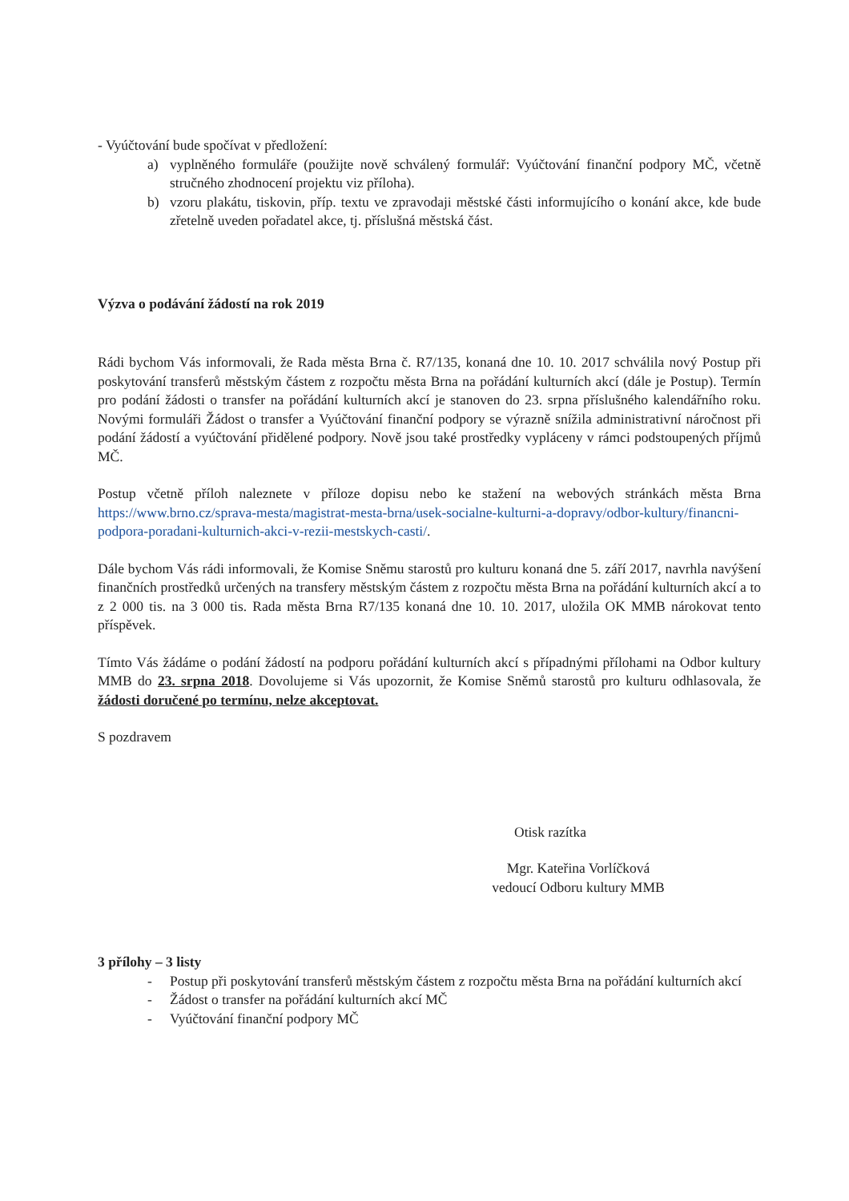- Vyúčtování bude spočívat v předložení:
a) vyplněného formuláře (použijte nově schválený formulář: Vyúčtování finanční podpory MČ, včetně stručného zhodnocení projektu viz příloha).
b) vzoru plakátu, tiskovin, příp. textu ve zpravodaji městské části informujícího o konání akce, kde bude zřetelně uveden pořadatel akce, tj. příslušná městská část.
Výzva o podávání žádostí na rok 2019
Rádi bychom Vás informovali, že Rada města Brna č. R7/135, konaná dne 10. 10. 2017 schválila nový Postup při poskytování transferů městským částem z rozpočtu města Brna na pořádání kulturních akcí (dále je Postup). Termín pro podání žádosti o transfer na pořádání kulturních akcí je stanoven do 23. srpna příslušného kalendářního roku. Novými formuláři Žádost o transfer a Vyúčtování finanční podpory se výrazně snížila administrativní náročnost při podání žádostí a vyúčtování přidělené podpory. Nově jsou také prostředky vypláceny v rámci podstoupených příjmů MČ.
Postup včetně příloh naleznete v příloze dopisu nebo ke stažení na webových stránkách města Brna https://www.brno.cz/sprava-mesta/magistrat-mesta-brna/usek-socialne-kulturni-a-dopravy/odbor-kultury/financni-podpora-poradani-kulturnich-akci-v-rezii-mestskych-casti/.
Dále bychom Vás rádi informovali, že Komise Sněmu starostů pro kulturu konaná dne 5. září 2017, navrhla navýšení finančních prostředků určených na transfery městským částem z rozpočtu města Brna na pořádání kulturních akcí a to z 2 000 tis. na 3 000 tis. Rada města Brna R7/135 konaná dne 10. 10. 2017, uložila OK MMB nárokovat tento příspěvek.
Tímto Vás žádáme o podání žádostí na podporu pořádání kulturních akcí s případnými přílohami na Odbor kultury MMB do 23. srpna 2018. Dovolujeme si Vás upozornit, že Komise Sněmů starostů pro kulturu odhlasovala, že žádosti doručené po termínu, nelze akceptovat.
S pozdravem
Otisk razítka
Mgr. Kateřina Vorlíčková
vedoucí Odboru kultury MMB
3 přílohy – 3 listy
- Postup při poskytování transferů městským částem z rozpočtu města Brna na pořádání kulturních akcí
- Žádost o transfer na pořádání kulturních akcí MČ
- Vyúčtování finanční podpory MČ